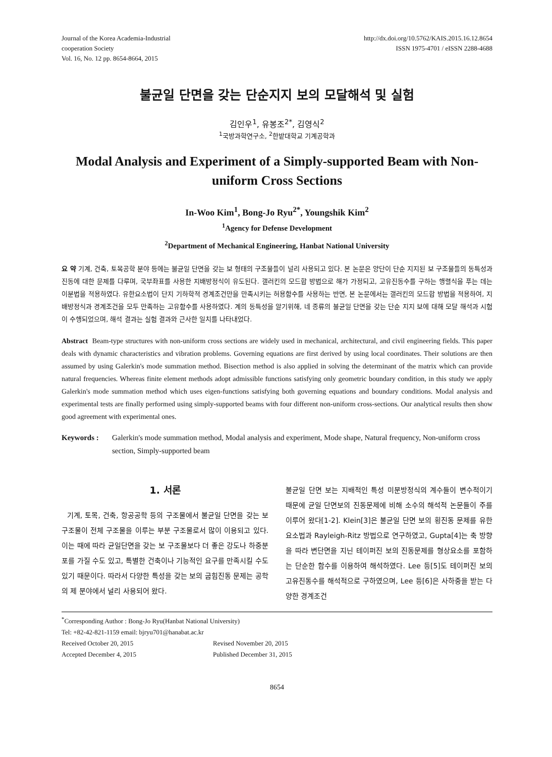Journal of the Korea Academia-Industrial
cooperation Society
Vol. 16, No. 12 pp. 8654-8664, 2015
http://dx.doi.org/10.5762/KAIS.2015.16.12.8654
ISSN 1975-4701 / eISSN 2288-4688
불균일 단면을 갖는 단순지지 보의 모달해석 및 실험
김인우<sup>1</sup>, 유봉조<sup>2*</sup>, 김영식<sup>2</sup>
<sup>1</sup> 국방과학연구소, <sup>2</sup>한밭대학교 기계공학과
Modal Analysis and Experiment of a Simply-supported Beam with Non-uniform Cross Sections
In-Woo Kim<sup>1</sup>, Bong-Jo Ryu<sup>2*</sup>, Youngshik Kim<sup>2</sup>
<sup>1</sup> Agency for Defense Development
<sup>2</sup> Department of Mechanical Engineering, Hanbat National University
요 약 기계, 건축, 토목공학 분야 등에는 불균일 단면을 갖는 보 형태의 구조물들이 널리 사용되고 있다. 본 논문은 양단이 단순 지지된 보 구조물들의 동특성과 진동에 대한 문제를 다루며, 국부좌표를 사용한 지배방정식이 유도된다. 갤러킨의 모드합 방법으로 해가 가정되고, 고유진동수를 구하는 행렬식을 푸는 데는 이분법을 적용하였다. 유한요소법이 단지 기하학적 경계조건만을 만족시키는 허용함수를 사용하는 반면, 본 논문에서는 갤러킨의 모드합 방법을 적용하여, 지배방정식과 경계조건을 모두 만족하는 고유함수를 사용하였다. 계의 동특성을 알기위해, 네 종류의 불균일 단면을 갖는 단순 지지 보에 대해 모달 해석과 시험이 수행되었으며, 해석 결과는 실험 결과와 근사한 일치를 나타내었다.
Abstract Beam-type structures with non-uniform cross sections are widely used in mechanical, architectural, and civil engineering fields. This paper deals with dynamic characteristics and vibration problems. Governing equations are first derived by using local coordinates. Their solutions are then assumed by using Galerkin's mode summation method. Bisection method is also applied in solving the determinant of the matrix which can provide natural frequencies. Whereas finite element methods adopt admissible functions satisfying only geometric boundary condition, in this study we apply Galerkin's mode summation method which uses eigen-functions satisfying both governing equations and boundary conditions. Modal analysis and experimental tests are finally performed using simply-supported beams with four different non-uniform cross-sections. Our analytical results then show good agreement with experimental ones.
Keywords : Galerkin's mode summation method, Modal analysis and experiment, Mode shape, Natural frequency, Non-uniform cross section, Simply-supported beam
1. 서론
기계, 토목, 건축, 항공공학 등의 구조물에서 불균일 단면을 갖는 보 구조물이 전체 구조물을 이루는 부분 구조물로서 많이 이용되고 있다. 이는 때에 따라 균일단면을 갖는 보 구조물보다 더 좋은 강도나 하중분포를 가질 수도 있고, 특별한 건축이나 기능적인 요구를 만족시킬 수도 있기 때문이다. 따라서 다양한 특성을 갖는 보의 굽힘진동 문제는 공학의 제 분야에서 널리 사용되어 왔다.
불균일 단면 보는 지배적인 특성 미분방정식의 계수들이 변수적이기 때문에 균일 단면보의 진동문제에 비해 소수의 해석적 논문들이 주를 이루어 왔다[1-2]. Klein[3]은 불균일 단면 보의 횡진동 문제를 유한요소법과 Rayleigh-Ritz 방법으로 연구하였고, Gupta[4]는 축 방향을 따라 변단면을 지닌 테이퍼진 보의 진동문제를 형상요소를 포함하는 단순한 함수를 이용하여 해석하였다. Lee 등[5]도 테이퍼진 보의 고유진동수를 해석적으로 구하였으며, Lee 등[6]은 사하중을 받는 다양한 경계조건
<sup>*</sup> Corresponding Author : Bong-Jo Ryu(Hanbat National University)
Tel: +82-42-821-1159 email: bjryu701@hanabat.ac.kr
Received October 20, 2015 Revised November 20, 2015 Accepted December 4, 2015 Published December 31, 2015
8654